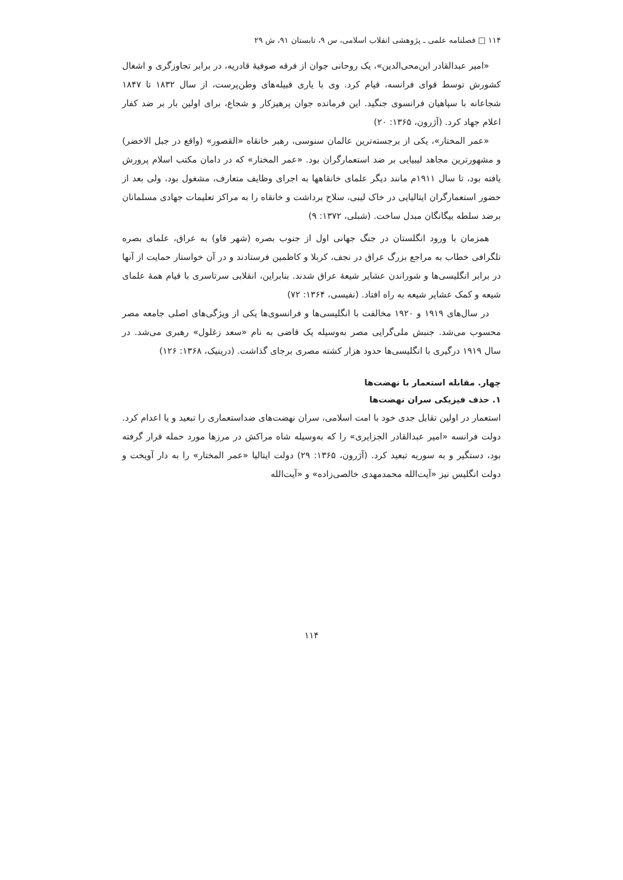۱۱۴ □ فصلنامه علمی ـ پژوهشی انقلاب اسلامی، س ۹، تابستان ۹۱، ش ۲۹
«امیر عبدالقادر ابن‌محی‌الدین»، یک روحانی جوان از فرقه صوفیهٔ قادریه، در برابر تجاوزگری و اشغال کشورش توسط قوای فرانسه، قیام کرد. وی با یاری قبیله‌های وطن‌پرست، از سال ۱۸۳۲ تا ۱۸۴۷ شجاعانه با سپاهیان فرانسوی جنگید. این فرمانده جوان پرهیزکار و شجاع، برای اولین بار بر ضد کفار اعلام جهاد کرد. (آژرون، ۱۳۶۵: ۲۰)
«عمر المختار»، یکی از برجسته‌ترین عالمان سنوسی، رهبر خانقاه «القصور» (واقع در جبل الاخضر) و مشهورترین مجاهد لیبیایی بر ضد استعمارگران بود. «عمر المختار» که در دامان مکتب اسلام پرورش یافته بود، تا سال ۱۹۱۱م مانند دیگر علمای خانقاهها به اجرای وظایف متعارف، مشغول بود، ولی بعد از حضور استعمارگران ایتالیایی در خاک لیبی، سلاح برداشت و خانقاه را به مراکز تعلیمات جهادی مسلمانان برضد سلطه بیگانگان مبدل ساخت. (شبلی، ۱۳۷۲: ۹)
همزمان با ورود انگلستان در جنگ جهانی اول از جنوب بصره (شهر فاو) به عراق، علمای بصره تلگرافی خطاب به مراجع بزرگ عراق در نجف، کربلا و کاظمین فرستادند و در آن خواستار حمایت از آنها در برابر انگلیسی‌ها و شوراندن عشایر شیعهٔ عراق شدند. بنابراین، انقلابی سرتاسری با قیام همهٔ علمای شیعه و کمک عشایر شیعه به راه افتاد. (نفیسی، ۱۳۶۴: ۷۲)
در سال‌های ۱۹۱۹ و ۱۹۲۰ مخالفت با انگلیسی‌ها و فرانسوی‌ها یکی از ویژگی‌های اصلی جامعه مصر محسوب می‌شد. جنبش ملی‌گرایی مصر به‌وسیله یک قاضی به نام «سعد زغلول» رهبری می‌شد. در سال ۱۹۱۹ درگیری با انگلیسی‌ها حدود هزار کشته مصری برجای گذاشت. (درینیک، ۱۳۶۸: ۱۲۶)
چهار. مقابله استعمار با نهضت‌ها
۱. حذف فیزیکی سران نهضت‌ها
استعمار در اولین تقابل جدی خود با امت اسلامی، سران نهضت‌های ضداستعماری را تبعید و یا اعدام کرد. دولت فرانسه «امیر عبدالقادر الجزایری» را که به‌وسیله شاه مراکش در مرزها مورد حمله قرار گرفته بود، دستگیر و به سوریه تبعید کرد. (آژرون، ۱۳۶۵: ۲۹) دولت ایتالیا «عمر المختار» را به دار آویخت و دولت انگلیس نیز «آیت‌الله محمدمهدی خالصی‌زاده» و «آیت‌الله
۱۱۴